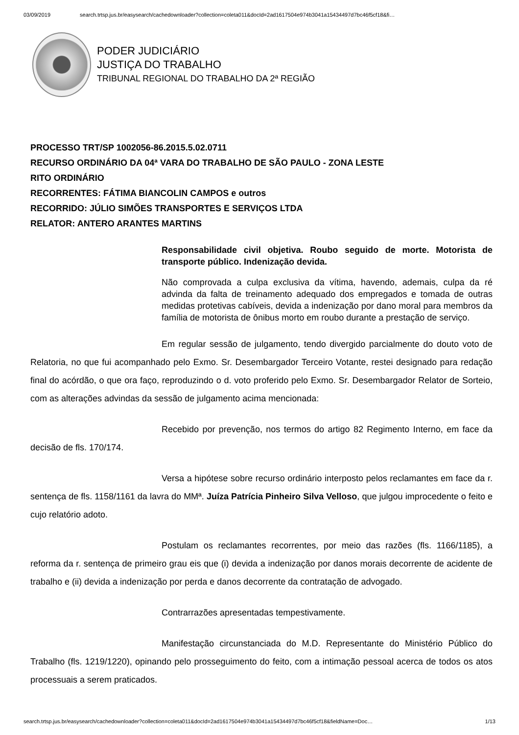03/09/2019 search.trtsp.jus.br/easysearch/cachedownloader?collection=coleta011&docId=2ad1617504e974b3041a15434497d7bc46f5cf18&fi…
PODER JUDICIÁRIO
JUSTIÇA DO TRABALHO
TRIBUNAL REGIONAL DO TRABALHO DA 2ª REGIÃO
PROCESSO TRT/SP 1002056-86.2015.5.02.0711
RECURSO ORDINÁRIO DA 04ª VARA DO TRABALHO DE SÃO PAULO - ZONA LESTE
RITO ORDINÁRIO
RECORRENTES: FÁTIMA BIANCOLIN CAMPOS e outros
RECORRIDO: JÚLIO SIMÕES TRANSPORTES E SERVIÇOS LTDA
RELATOR: ANTERO ARANTES MARTINS
Responsabilidade civil objetiva. Roubo seguido de morte. Motorista de transporte público. Indenização devida.
Não comprovada a culpa exclusiva da vítima, havendo, ademais, culpa da ré advinda da falta de treinamento adequado dos empregados e tomada de outras medidas protetivas cabíveis, devida a indenização por dano moral para membros da família de motorista de ônibus morto em roubo durante a prestação de serviço.
Em regular sessão de julgamento, tendo divergido parcialmente do douto voto de Relatoria, no que fui acompanhado pelo Exmo. Sr. Desembargador Terceiro Votante, restei designado para redação final do acórdão, o que ora faço, reproduzindo o d. voto proferido pelo Exmo. Sr. Desembargador Relator de Sorteio, com as alterações advindas da sessão de julgamento acima mencionada:
Recebido por prevenção, nos termos do artigo 82 Regimento Interno, em face da decisão de fls. 170/174.
Versa a hipótese sobre recurso ordinário interposto pelos reclamantes em face da r. sentença de fls. 1158/1161 da lavra do MMª. Juíza Patrícia Pinheiro Silva Velloso, que julgou improcedente o feito e cujo relatório adoto.
Postulam os reclamantes recorrentes, por meio das razões (fls. 1166/1185), a reforma da r. sentença de primeiro grau eis que (i) devida a indenização por danos morais decorrente de acidente de trabalho e (ii) devida a indenização por perda e danos decorrente da contratação de advogado.
Contrarrazões apresentadas tempestivamente.
Manifestação circunstanciada do M.D. Representante do Ministério Público do Trabalho (fls. 1219/1220), opinando pelo prosseguimento do feito, com a intimação pessoal acerca de todos os atos processuais a serem praticados.
search.trtsp.jus.br/easysearch/cachedownloader?collection=coleta011&docId=2ad1617504e974b3041a15434497d7bc46f5cf18&fieldName=Doc… 1/13